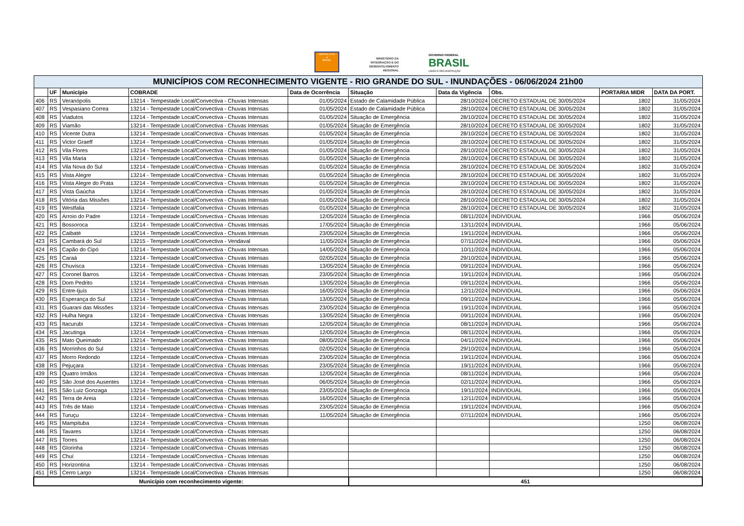DEFESA CIVIL
▲
BRASIL
MINISTÉRIO DA
INTEGRAÇÃO E DO
DESENVOLVIMENTO
REGIONAL
GOVERNO FEDERAL
BRASIL
UNIÃO E RECONSTRUÇÃO
| MUNICÍPIOS COM RECONHECIMENTO VIGENTE - RIO GRANDE DO SUL - INUNDAÇÕES - 06/06/2024 21h00 | | | | | | | | | |
| | UF | Município | COBRADE | Data de Ocorrência | Situação | Data da Vigência | Obs. | PORTARIA MIDR | DATA DA PORT. |
| 406 | RS | Veranópolis | 13214 - Tempestade Local/Convectiva - Chuvas Intensas | 01/05/2024 | Estado de Calamidade Pública | 28/10/2024 | DECRETO ESTADUAL DE 30/05/2024 | 1802 | 31/05/2024 |
| 407 | RS | Vespasiano Correa | 13214 - Tempestade Local/Convectiva - Chuvas Intensas | 01/05/2024 | Estado de Calamidade Pública | 28/10/2024 | DECRETO ESTADUAL DE 30/05/2024 | 1802 | 31/05/2024 |
| 408 | RS | Viadutos | 13214 - Tempestade Local/Convectiva - Chuvas Intensas | 01/05/2024 | Situação de Emergência | 28/10/2024 | DECRETO ESTADUAL DE 30/05/2024 | 1802 | 31/05/2024 |
| 409 | RS | Viamão | 13214 - Tempestade Local/Convectiva - Chuvas Intensas | 01/05/2024 | Situação de Emergência | 28/10/2024 | DECRETO ESTADUAL DE 30/05/2024 | 1802 | 31/05/2024 |
| 410 | RS | Vicente Dutra | 13214 - Tempestade Local/Convectiva - Chuvas Intensas | 01/05/2024 | Situação de Emergência | 28/10/2024 | DECRETO ESTADUAL DE 30/05/2024 | 1802 | 31/05/2024 |
| 411 | RS | Victor Graeff | 13214 - Tempestade Local/Convectiva - Chuvas Intensas | 01/05/2024 | Situação de Emergência | 28/10/2024 | DECRETO ESTADUAL DE 30/05/2024 | 1802 | 31/05/2024 |
| 412 | RS | Vila Flores | 13214 - Tempestade Local/Convectiva - Chuvas Intensas | 01/05/2024 | Situação de Emergência | 28/10/2024 | DECRETO ESTADUAL DE 30/05/2024 | 1802 | 31/05/2024 |
| 413 | RS | Vila Maria | 13214 - Tempestade Local/Convectiva - Chuvas Intensas | 01/05/2024 | Situação de Emergência | 28/10/2024 | DECRETO ESTADUAL DE 30/05/2024 | 1802 | 31/05/2024 |
| 414 | RS | Vila Nova do Sul | 13214 - Tempestade Local/Convectiva - Chuvas Intensas | 01/05/2024 | Situação de Emergência | 28/10/2024 | DECRETO ESTADUAL DE 30/05/2024 | 1802 | 31/05/2024 |
| 415 | RS | Vista Alegre | 13214 - Tempestade Local/Convectiva - Chuvas Intensas | 01/05/2024 | Situação de Emergência | 28/10/2024 | DECRETO ESTADUAL DE 30/05/2024 | 1802 | 31/05/2024 |
| 416 | RS | Vista Alegre do Prata | 13214 - Tempestade Local/Convectiva - Chuvas Intensas | 01/05/2024 | Situação de Emergência | 28/10/2024 | DECRETO ESTADUAL DE 30/05/2024 | 1802 | 31/05/2024 |
| 417 | RS | Vista Gaúcha | 13214 - Tempestade Local/Convectiva - Chuvas Intensas | 01/05/2024 | Situação de Emergência | 28/10/2024 | DECRETO ESTADUAL DE 30/05/2024 | 1802 | 31/05/2024 |
| 418 | RS | Vitória das Missões | 13214 - Tempestade Local/Convectiva - Chuvas Intensas | 01/05/2024 | Situação de Emergência | 28/10/2024 | DECRETO ESTADUAL DE 30/05/2024 | 1802 | 31/05/2024 |
| 419 | RS | Westfalia | 13214 - Tempestade Local/Convectiva - Chuvas Intensas | 01/05/2024 | Situação de Emergência | 28/10/2024 | DECRETO ESTADUAL DE 30/05/2024 | 1802 | 31/05/2024 |
| 420 | RS | Arroio do Padre | 13214 - Tempestade Local/Convectiva - Chuvas Intensas | 12/05/2024 | Situação de Emergência | 08/11/2024 | INDIVIDUAL | 1966 | 05/06/2024 |
| 421 | RS | Bossoroca | 13214 - Tempestade Local/Convectiva - Chuvas Intensas | 17/05/2024 | Situação de Emergência | 13/11/2024 | INDIVIDUAL | 1966 | 05/06/2024 |
| 422 | RS | Caibaté | 13214 - Tempestade Local/Convectiva - Chuvas Intensas | 23/05/2024 | Situação de Emergência | 19/11/2024 | INDIVIDUAL | 1966 | 05/06/2024 |
| 423 | RS | Cambará do Sul | 13215 - Tempestade Local/Convectiva - Vendaval | 11/05/2024 | Situação de Emergência | 07/11/2024 | INDIVIDUAL | 1966 | 05/06/2024 |
| 424 | RS | Capão do Cipó | 13214 - Tempestade Local/Convectiva - Chuvas Intensas | 14/05/2024 | Situação de Emergência | 10/11/2024 | INDIVIDUAL | 1966 | 05/06/2024 |
| 425 | RS | Caraá | 13214 - Tempestade Local/Convectiva - Chuvas Intensas | 02/05/2024 | Situação de Emergência | 29/10/2024 | INDIVIDUAL | 1966 | 05/06/2024 |
| 426 | RS | Chuvisca | 13214 - Tempestade Local/Convectiva - Chuvas Intensas | 13/05/2024 | Situação de Emergência | 09/11/2024 | INDIVIDUAL | 1966 | 05/06/2024 |
| 427 | RS | Coronel Barros | 13214 - Tempestade Local/Convectiva - Chuvas Intensas | 23/05/2024 | Situação de Emergência | 19/11/2024 | INDIVIDUAL | 1966 | 05/06/2024 |
| 428 | RS | Dom Pedrito | 13214 - Tempestade Local/Convectiva - Chuvas Intensas | 13/05/2024 | Situação de Emergência | 09/11/2024 | INDIVIDUAL | 1966 | 05/06/2024 |
| 429 | RS | Entre-Ijuís | 13214 - Tempestade Local/Convectiva - Chuvas Intensas | 16/05/2024 | Situação de Emergência | 12/11/2024 | INDIVIDUAL | 1966 | 05/06/2024 |
| 430 | RS | Esperança do Sul | 13214 - Tempestade Local/Convectiva - Chuvas Intensas | 13/05/2024 | Situação de Emergência | 09/11/2024 | INDIVIDUAL | 1966 | 05/06/2024 |
| 431 | RS | Guarani das Missões | 13214 - Tempestade Local/Convectiva - Chuvas Intensas | 23/05/2024 | Situação de Emergência | 19/11/2024 | INDIVIDUAL | 1966 | 05/06/2024 |
| 432 | RS | Hulha Negra | 13214 - Tempestade Local/Convectiva - Chuvas Intensas | 13/05/2024 | Situação de Emergência | 09/11/2024 | INDIVIDUAL | 1966 | 05/06/2024 |
| 433 | RS | Itacurubi | 13214 - Tempestade Local/Convectiva - Chuvas Intensas | 12/05/2024 | Situação de Emergência | 08/11/2024 | INDIVIDUAL | 1966 | 05/06/2024 |
| 434 | RS | Jacutinga | 13214 - Tempestade Local/Convectiva - Chuvas Intensas | 12/05/2024 | Situação de Emergência | 08/11/2024 | INDIVIDUAL | 1966 | 05/06/2024 |
| 435 | RS | Mato Queimado | 13214 - Tempestade Local/Convectiva - Chuvas Intensas | 08/05/2024 | Situação de Emergência | 04/11/2024 | INDIVIDUAL | 1966 | 05/06/2024 |
| 436 | RS | Morrinhos do Sul | 13214 - Tempestade Local/Convectiva - Chuvas Intensas | 02/05/2024 | Situação de Emergência | 29/10/2024 | INDIVIDUAL | 1966 | 05/06/2024 |
| 437 | RS | Morro Redondo | 13214 - Tempestade Local/Convectiva - Chuvas Intensas | 23/05/2024 | Situação de Emergência | 19/11/2024 | INDIVIDUAL | 1966 | 05/06/2024 |
| 438 | RS | Pejuçara | 13214 - Tempestade Local/Convectiva - Chuvas Intensas | 23/05/2024 | Situação de Emergência | 19/11/2024 | INDIVIDUAL | 1966 | 05/06/2024 |
| 439 | RS | Quatro Irmãos | 13214 - Tempestade Local/Convectiva - Chuvas Intensas | 12/05/2024 | Situação de Emergência | 08/11/2024 | INDIVIDUAL | 1966 | 05/06/2024 |
| 440 | RS | São José dos Ausentes | 13214 - Tempestade Local/Convectiva - Chuvas Intensas | 06/05/2024 | Situação de Emergência | 02/11/2024 | INDIVIDUAL | 1966 | 05/06/2024 |
| 441 | RS | São Luiz Gonzaga | 13214 - Tempestade Local/Convectiva - Chuvas Intensas | 23/05/2024 | Situação de Emergência | 19/11/2024 | INDIVIDUAL | 1966 | 05/06/2024 |
| 442 | RS | Terra de Areia | 13214 - Tempestade Local/Convectiva - Chuvas Intensas | 16/05/2024 | Situação de Emergência | 12/11/2024 | INDIVIDUAL | 1966 | 05/06/2024 |
| 443 | RS | Três de Maio | 13214 - Tempestade Local/Convectiva - Chuvas Intensas | 23/05/2024 | Situação de Emergência | 19/11/2024 | INDIVIDUAL | 1966 | 05/06/2024 |
| 444 | RS | Turuçu | 13214 - Tempestade Local/Convectiva - Chuvas Intensas | 11/05/2024 | Situação de Emergência | 07/11/2024 | INDIVIDUAL | 1966 | 05/06/2024 |
| 445 | RS | Mampituba | 13214 - Tempestade Local/Convectiva - Chuvas Intensas | | | | | 1250 | 06/08/2024 |
| 446 | RS | Tavares | 13214 - Tempestade Local/Convectiva - Chuvas Intensas | | | | | 1250 | 06/08/2024 |
| 447 | RS | Torres | 13214 - Tempestade Local/Convectiva - Chuvas Intensas | | | | | 1250 | 06/08/2024 |
| 448 | RS | Glorinha | 13214 - Tempestade Local/Convectiva - Chuvas Intensas | | | | | 1250 | 06/08/2024 |
| 449 | RS | Chuí | 13214 - Tempestade Local/Convectiva - Chuvas Intensas | | | | | 1250 | 06/08/2024 |
| 450 | RS | Horizontina | 13214 - Tempestade Local/Convectiva - Chuvas Intensas | | | | | 1250 | 06/08/2024 |
| 451 | RS | Cerro Largo | 13214 - Tempestade Local/Convectiva - Chuvas Intensas | | | | | 1250 | 06/08/2024 |
| Município com reconhecimento vigente: | | | | | 451 | | | | |